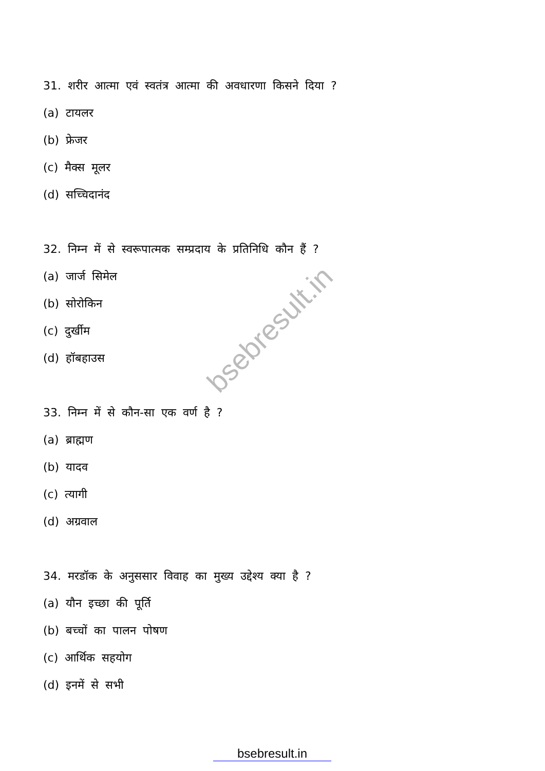31. शरीर आत्मा एवं स्वतंत्र आत्मा की अवधारणा किसने दिया ?
(a) टायलर
(b) फ्रेजर
(c) मैक्स मूलर
(d) सच्चिदानंद
32. निम्न में से स्वरूपात्मक सम्प्रदाय के प्रतिनिधि कौन हैं ?
(a) जार्ज सिमेल
(b) सोरोकिन
(c) दुर्खीम
(d) हॉबहाउस
33. निम्न में से कौन-सा एक वर्ण है ?
(a) ब्राह्मण
(b) यादव
(c) त्यागी
(d) अग्रवाल
34. मरडॉक के अनुससार विवाह का मुख्य उद्देश्य क्या है ?
(a) यौन इच्छा की पूर्ति
(b) बच्चों का पालन पोषण
(c) आर्थिक सहयोग
(d) इनमें से सभी
bsebresult.in
bsebresult.in